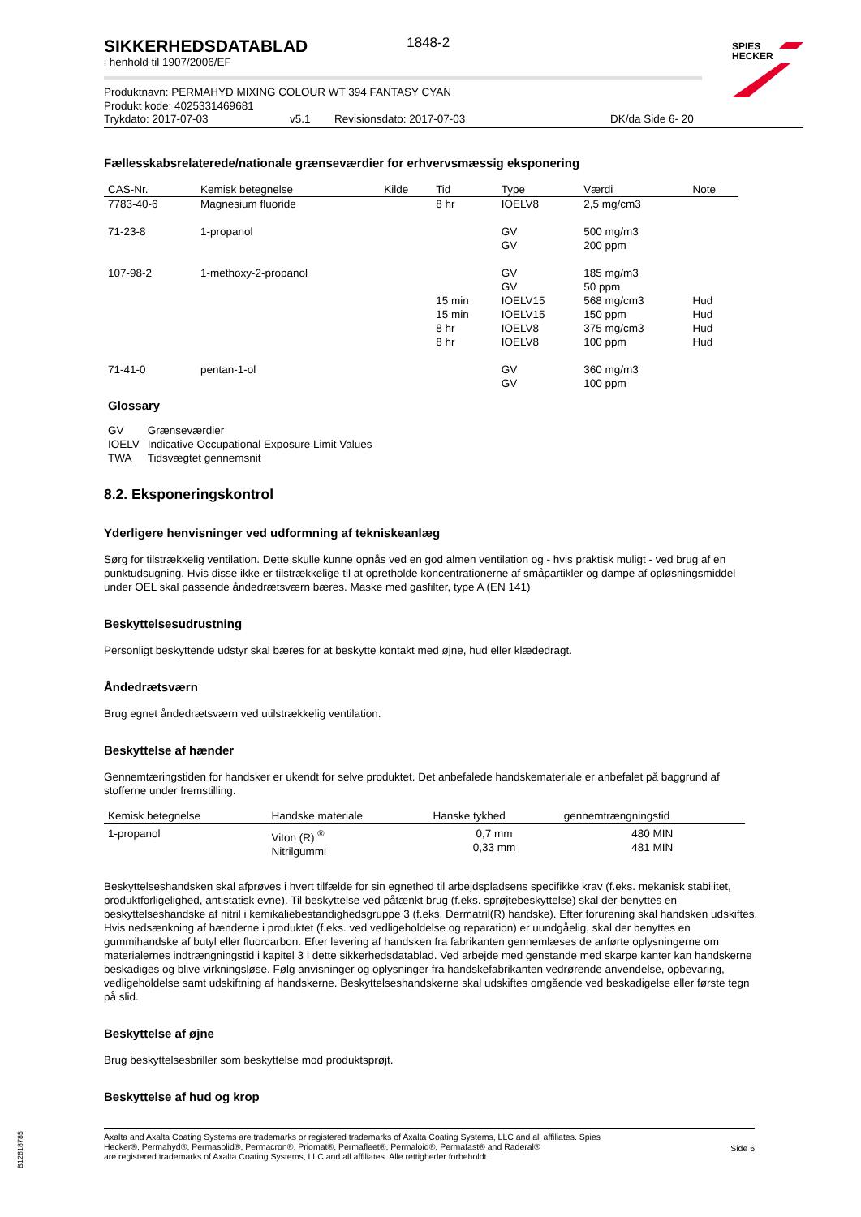SPIES
HECKER
SIKKERHEDSDATABLAD
i henhold til 1907/2006/EF
1848-2
Produktnavn: PERMAHYD MIXING COLOUR WT 394 FANTASY CYAN
Produkt kode: 4025331469681
Trykdato: 2017-07-03 v5.1 Revisionsdato: 2017-07-03 DK/da Side 6- 20
Fællesskabsrelaterede/nationale grænseværdier for erhvervsmæssig eksponering
| CAS-Nr. | Kemisk betegnelse | Kilde | Tid | Type | Værdi | Note |
| --- | --- | --- | --- | --- | --- | --- |
| 7783-40-6 | Magnesium fluoride | | 8 hr | IOELV8 | 2,5 mg/cm3 | |
| 71-23-8 | 1-propanol | | | GV GV | 500 mg/m3 200 ppm | |
| 107-98-2 | 1-methoxy-2-propanol | | 15 min 15 min 8 hr 8 hr | GV GV IOELV15 IOELV15 IOELV8 IOELV8 | 185 mg/m3 50 ppm 568 mg/cm3 150 ppm 375 mg/cm3 100 ppm | Hud Hud Hud Hud |
| 71-41-0 | pentan-1-ol | | | GV GV | 360 mg/m3 100 ppm | |
Glossary
| GV | Grænseværdier |
| IOELV | Indicative Occupational Exposure Limit Values |
| TWA | Tidsvægtet gennemsnit |
8.2. Eksponeringskontrol
Yderligere henvisninger ved udformning af tekniskeanlæg
Sørg for tilstrækkelig ventilation. Dette skulle kunne opnås ved en god almen ventilation og - hvis praktisk muligt - ved brug af en punktudsugning. Hvis disse ikke er tilstrækkelige til at opretholde koncentrationerne af småpartikler og dampe af opløsningsmiddel under OEL skal passende åndedrætsværn bæres. Maske med gasfilter, type A (EN 141)
Beskyttelsesudrustning
Personligt beskyttende udstyr skal bæres for at beskytte kontakt med øjne, hud eller klædedragt.
Åndedrætsværn
Brug egnet åndedrætsværn ved utilstrækkelig ventilation.
Beskyttelse af hænder
Gennemtæringstiden for handsker er ukendt for selve produktet. Det anbefalede handskemateriale er anbefalet på baggrund af stofferne under fremstilling.
| Kemisk betegnelse | Handske materiale | Hanske tykhed | gennemtrængningstid |
| --- | --- | --- | --- |
| 1-propanol | Viton (R) <sup>®</sup> Nitrilgummi | 0,7 mm 0,33 mm | 480 MIN 481 MIN |
Beskyttelseshandsken skal afprøves i hvert tilfælde for sin egnethed til arbejdspladsens specifikke krav (f.eks. mekanisk stabilitet, produktforligelighed, antistatisk evne). Til beskyttelse ved påtænkt brug (f.eks. sprøjtebeskyttelse) skal der benyttes en beskyttelseshandske af nitril i kemikaliebestandighedsgruppe 3 (f.eks. Dermatril(R) handske). Efter forurening skal handsken udskiftes. Hvis nedsænkning af hænderne i produktet (f.eks. ved vedligeholdelse og reparation) er uundgåelig, skal der benyttes en gummihandske af butyl eller fluorcarbon. Efter levering af handsken fra fabrikanten gennemlæses de anførte oplysningerne om materialernes indtrængningstid i kapitel 3 i dette sikkerhedsdatablad. Ved arbejde med genstande med skarpe kanter kan handskerne beskadiges og blive virkningsløse. Følg anvisninger og oplysninger fra handskefabrikanten vedrørende anvendelse, opbevaring, vedligeholdelse samt udskiftning af handskerne. Beskyttelseshandskerne skal udskiftes omgående ved beskadigelse eller første tegn på slid.
Beskyttelse af øjne
Brug beskyttelsesbriller som beskyttelse mod produktsprøjt.
Beskyttelse af hud og krop
Axalta and Axalta Coating Systems are trademarks or registered trademarks of Axalta Coating Systems, LLC and all affiliates. Spies Hecker®, Permahyd®, Permasolid®, Permacron®, Priomat®, Permafleet®, Permaloid®, Permafast® and Raderal®
are registered trademarks of Axalta Coating Systems, LLC and all affiliates. Alle rettigheder forbeholdt.
Side 6
B12618785